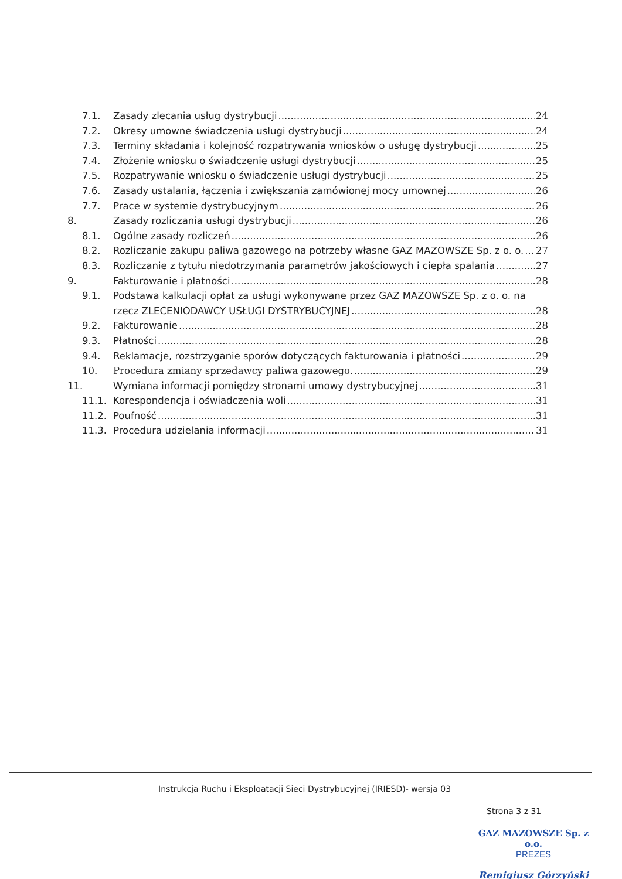7.1. Zasady zlecania usług dystrybucji 24
7.2. Okresy umowne świadczenia usługi dystrybucji 24
7.3. Terminy składania i kolejność rozpatrywania wniosków o usługę dystrybucji 25
7.4. Złożenie wniosku o świadczenie usługi dystrybucji 25
7.5. Rozpatrywanie wniosku o świadczenie usługi dystrybucji 25
7.6. Zasady ustalania, łączenia i zwiększania zamówionej mocy umownej 26
7.7. Prace w systemie dystrybucyjnym 26
8. Zasady rozliczania usługi dystrybucji 26
8.1. Ogólne zasady rozliczeń 26
8.2. Rozliczanie zakupu paliwa gazowego na potrzeby własne GAZ MAZOWSZE Sp. z o. o. 27
8.3. Rozliczanie z tytułu niedotrzymania parametrów jakościowych i ciepła spalania 27
9. Fakturowanie i płatności 28
9.1. Podstawa kalkulacji opłat za usługi wykonywane przez GAZ MAZOWSZE Sp. z o. o. na
rzecz ZLECENIODAWCY USŁUGI DYSTRYBUCYJNEJ 28
9.2. Fakturowanie 28
9.3. Płatności 28
9.4. Reklamacje, rozstrzyganie sporów dotyczących fakturowania i płatności 29
10. Procedura zmiany sprzedawcy paliwa gazowego. 29
11. Wymiana informacji pomiędzy stronami umowy dystrybucyjnej 31
11.1. Korespondencja i oświadczenia woli 31
11.2. Poufność 31
11.3. Procedura udzielania informacji 31
Instrukcja Ruchu i Eksploatacji Sieci Dystrybucyjnej (IRIESD)- wersja 03
Strona 3 z 31
GAZ MAZOWSZE Sp. z o.o.
PREZES
Remigiusz Górzyński